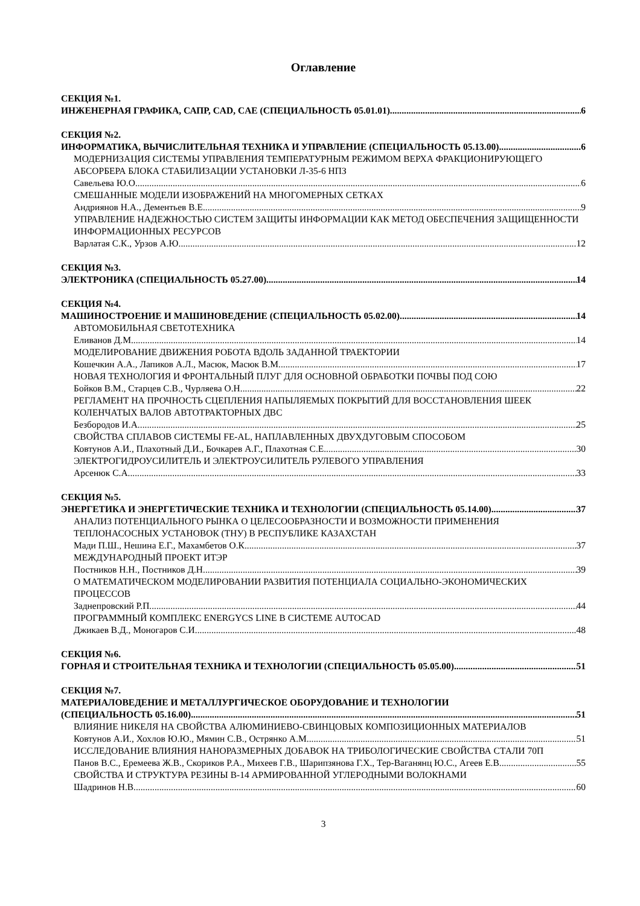Оглавление
СЕКЦИЯ №1.
ИНЖЕНЕРНАЯ ГРАФИКА, САПР, CAD, CAE (СПЕЦИАЛЬНОСТЬ 05.01.01) 6
СЕКЦИЯ №2.
ИНФОРМАТИКА, ВЫЧИСЛИТЕЛЬНАЯ ТЕХНИКА И УПРАВЛЕНИЕ (СПЕЦИАЛЬНОСТЬ 05.13.00) 6
МОДЕРНИЗАЦИЯ СИСТЕМЫ УПРАВЛЕНИЯ ТЕМПЕРАТУРНЫМ РЕЖИМОМ ВЕРХА ФРАКЦИОНИРУЮЩЕГО АБСОРБЕРА БЛОКА СТАБИЛИЗАЦИИ УСТАНОВКИ Л-35-6 НПЗ
Савельева Ю.О. 6
СМЕШАННЫЕ МОДЕЛИ ИЗОБРАЖЕНИЙ НА МНОГОМЕРНЫХ СЕТКАХ
Андриянов Н.А., Дементьев В.Е. 9
УПРАВЛЕНИЕ НАДЕЖНОСТЬЮ СИСТЕМ ЗАЩИТЫ ИНФОРМАЦИИ КАК МЕТОД ОБЕСПЕЧЕНИЯ ЗАЩИЩЕННОСТИ ИНФОРМАЦИОННЫХ РЕСУРСОВ
Варлатая С.К., Урзов А.Ю. 12
СЕКЦИЯ №3.
ЭЛЕКТРОНИКА (СПЕЦИАЛЬНОСТЬ 05.27.00) 14
СЕКЦИЯ №4.
МАШИНОСТРОЕНИЕ И МАШИНОВЕДЕНИЕ (СПЕЦИАЛЬНОСТЬ 05.02.00) 14
АВТОМОБИЛЬНАЯ СВЕТОТЕХНИКА
Еливанов Д.М. 14
МОДЕЛИРОВАНИЕ ДВИЖЕНИЯ РОБОТА ВДОЛЬ ЗАДАННОЙ ТРАЕКТОРИИ
Кошечкин А.А., Лапиков А.Л., Масюк, Масюк В.М. 17
НОВАЯ ТЕХНОЛОГИЯ И ФРОНТАЛЬНЫЙ ПЛУГ ДЛЯ ОСНОВНОЙ ОБРАБОТКИ ПОЧВЫ ПОД СОЮ
Бойков В.М., Старцев С.В., Чурляева О.Н. 22
РЕГЛАМЕНТ НА ПРОЧНОСТЬ СЦЕПЛЕНИЯ НАПЫЛЯЕМЫХ ПОКРЫТИЙ ДЛЯ ВОССТАНОВЛЕНИЯ ШЕЕК КОЛЕНЧАТЫХ ВАЛОВ АВТОТРАКТОРНЫХ ДВС
Безбородов И.А. 25
СВОЙСТВА СПЛАВОВ СИСТЕМЫ FE-AL, НАПЛАВЛЕННЫХ ДВУХДУГОВЫМ СПОСОБОМ
Ковтунов А.И., Плахотный Д.И., Бочкарев А.Г., Плахотная С.Е. 30
ЭЛЕКТРОГИДРОУСИЛИТЕЛЬ И ЭЛЕКТРОУСИЛИТЕЛЬ РУЛЕВОГО УПРАВЛЕНИЯ
Арсенюк С.А 33
СЕКЦИЯ №5.
ЭНЕРГЕТИКА И ЭНЕРГЕТИЧЕСКИЕ ТЕХНИКА И ТЕХНОЛОГИИ (СПЕЦИАЛЬНОСТЬ 05.14.00) 37
АНАЛИЗ ПОТЕНЦИАЛЬНОГО РЫНКА О ЦЕЛЕСООБРАЗНОСТИ И ВОЗМОЖНОСТИ ПРИМЕНЕНИЯ ТЕПЛОНАСОСНЫХ УСТАНОВОК (ТНУ) В РЕСПУБЛИКЕ КАЗАХСТАН
Мади П.Ш., Нешина Е.Г., Махамбетов О.К. 37
МЕЖДУНАРОДНЫЙ ПРОЕКТ ИТЭР
Постников Н.Н., Постников Д.Н. 39
О МАТЕМАТИЧЕСКОМ МОДЕЛИРОВАНИИ РАЗВИТИЯ ПОТЕНЦИАЛА СОЦИАЛЬНО-ЭКОНОМИЧЕСКИХ ПРОЦЕССОВ
Заднепровский Р.П. 44
ПРОГРАММНЫЙ КОМПЛЕКС ENERGYCS LINE В СИСТЕМЕ AUTOCAD
Джикаев В.Д., Моногаров С.И. 48
СЕКЦИЯ №6.
ГОРНАЯ И СТРОИТЕЛЬНАЯ ТЕХНИКА И ТЕХНОЛОГИИ (СПЕЦИАЛЬНОСТЬ 05.05.00) 51
СЕКЦИЯ №7.
МАТЕРИАЛОВЕДЕНИЕ И МЕТАЛЛУРГИЧЕСКОЕ ОБОРУДОВАНИЕ И ТЕХНОЛОГИИ
(СПЕЦИАЛЬНОСТЬ 05.16.00) 51
ВЛИЯНИЕ НИКЕЛЯ НА СВОЙСТВА АЛЮМИНИЕВО-СВИНЦОВЫХ КОМПОЗИЦИОННЫХ МАТЕРИАЛОВ
Ковтунов А.И., Хохлов Ю.Ю., Мямин С.В., Острянко А.М. 51
ИССЛЕДОВАНИЕ ВЛИЯНИЯ НАНОРАЗМЕРНЫХ ДОБАВОК НА ТРИБОЛОГИЧЕСКИЕ СВОЙСТВА СТАЛИ 70П
Панов В.С., Еремеева Ж.В., Скориков Р.А., Михеев Г.В., Шарипзянова Г.Х., Тер-Ваганянц Ю.С., Агеев Е.В. 55
СВОЙСТВА И СТРУКТУРА РЕЗИНЫ В-14 АРМИРОВАННОЙ УГЛЕРОДНЫМИ ВОЛОКНАМИ
Шадринов Н.В. 60
3